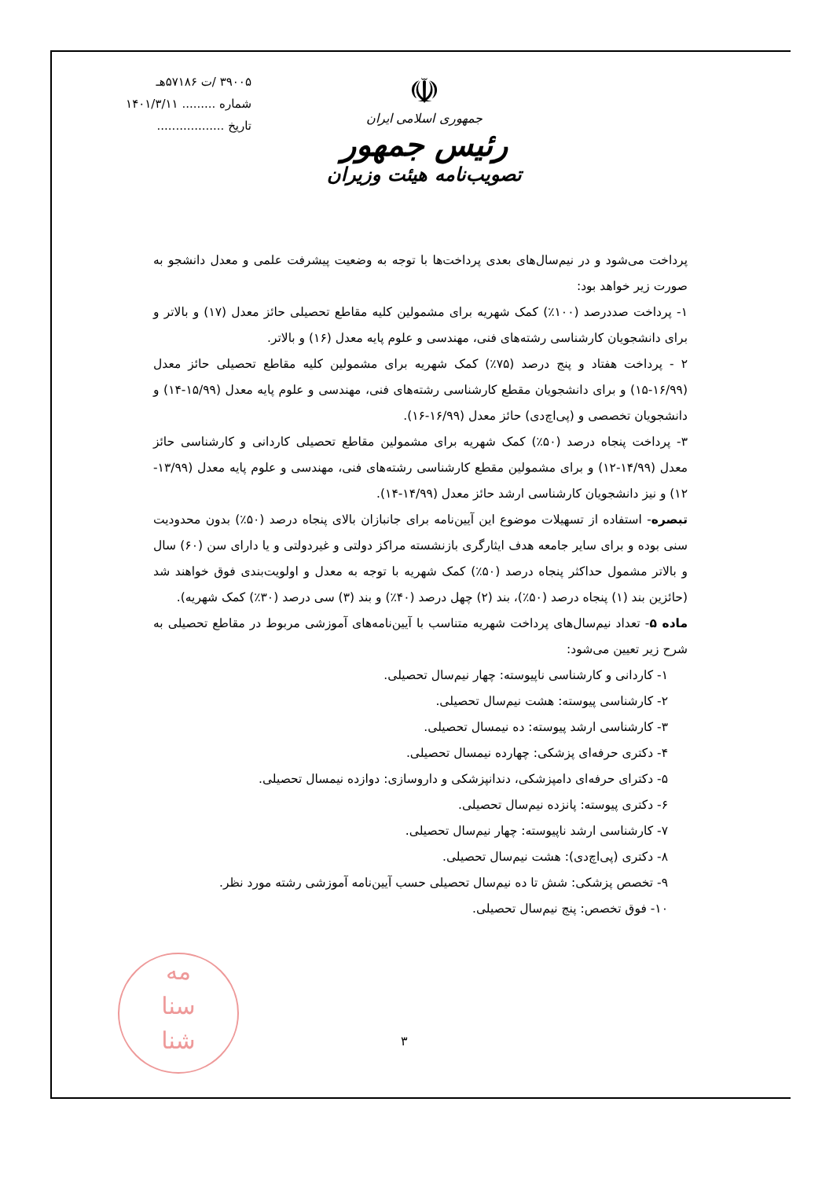۳۹۰۰۵ /ت ۵۷۱۸۶هـ
شماره ......... ۱۴۰۱/۳/۱۱
تاریخ ..................
☫
جمهوری اسلامی ایران
رئیس جمهور
تصویب‌نامه هیئت وزیران
پرداخت می‌شود و در نیم‌سال‌های بعدی پرداخت‌ها با توجه به وضعیت پیشرفت علمی و معدل دانشجو به صورت زیر خواهد بود:
۱- پرداخت صددرصد (۱۰۰٪) کمک شهریه برای مشمولین کلیه مقاطع تحصیلی حائز معدل (۱۷) و بالاتر و برای دانشجویان کارشناسی رشته‌های فنی، مهندسی و علوم پایه معدل (۱۶) و بالاتر.
۲ - پرداخت هفتاد و پنج درصد (۷۵٪) کمک شهریه برای مشمولین کلیه مقاطع تحصیلی حائز معدل (۱۶/۹۹-۱۵) و برای دانشجویان مقطع کارشناسی رشته‌های فنی، مهندسی و علوم پایه معدل (۱۵/۹۹-۱۴) و دانشجویان تخصصی و (پی‌اچ‌دی) حائز معدل (۱۶/۹۹-۱۶).
۳- پرداخت پنجاه درصد (۵۰٪) کمک شهریه برای مشمولین مقاطع تحصیلی کاردانی و کارشناسی حائز معدل (۱۴/۹۹-۱۲) و برای مشمولین مقطع کارشناسی رشته‌های فنی، مهندسی و علوم پایه معدل (۱۳/۹۹- ۱۲) و نیز دانشجویان کارشناسی ارشد حائز معدل (۱۴/۹۹-۱۴).
تبصره- استفاده از تسهیلات موضوع این آیین‌نامه برای جانبازان بالای پنجاه درصد (۵۰٪) بدون محدودیت سنی بوده و برای سایر جامعه هدف ایثارگری بازنشسته مراکز دولتی و غیردولتی و یا دارای سن (۶۰) سال و بالاتر مشمول حداکثر پنجاه درصد (۵۰٪) کمک شهریه با توجه به معدل و اولویت‌بندی فوق خواهند شد (حائزین بند (۱) پنجاه درصد (۵۰٪)، بند (۲) چهل درصد (۴۰٪) و بند (۳) سی درصد (۳۰٪) کمک شهریه).
ماده ۵- تعداد نیم‌سال‌های پرداخت شهریه متناسب با آیین‌نامه‌های آموزشی مربوط در مقاطع تحصیلی به شرح زیر تعیین می‌شود:
۱- کاردانی و کارشناسی ناپیوسته: چهار نیم‌سال تحصیلی.
۲- کارشناسی پیوسته: هشت نیم‌سال تحصیلی.
۳- کارشناسی ارشد پیوسته: ده نیمسال تحصیلی.
۴- دکتری حرفه‌ای پزشکی: چهارده نیمسال تحصیلی.
۵- دکترای حرفه‌ای دامپزشکی، دندانپزشکی و داروسازی: دوازده نیمسال تحصیلی.
۶- دکتری پیوسته: پانزده نیم‌سال تحصیلی.
۷- کارشناسی ارشد ناپیوسته: چهار نیم‌سال تحصیلی.
۸- دکتری (پی‌اچ‌دی): هشت نیم‌سال تحصیلی.
۹- تخصص پزشکی: شش تا ده نیم‌سال تحصیلی حسب آیین‌نامه آموزشی رشته مورد نظر.
۱۰- فوق تخصص: پنج نیم‌سال تحصیلی.
مه
سنا
شنا
۳